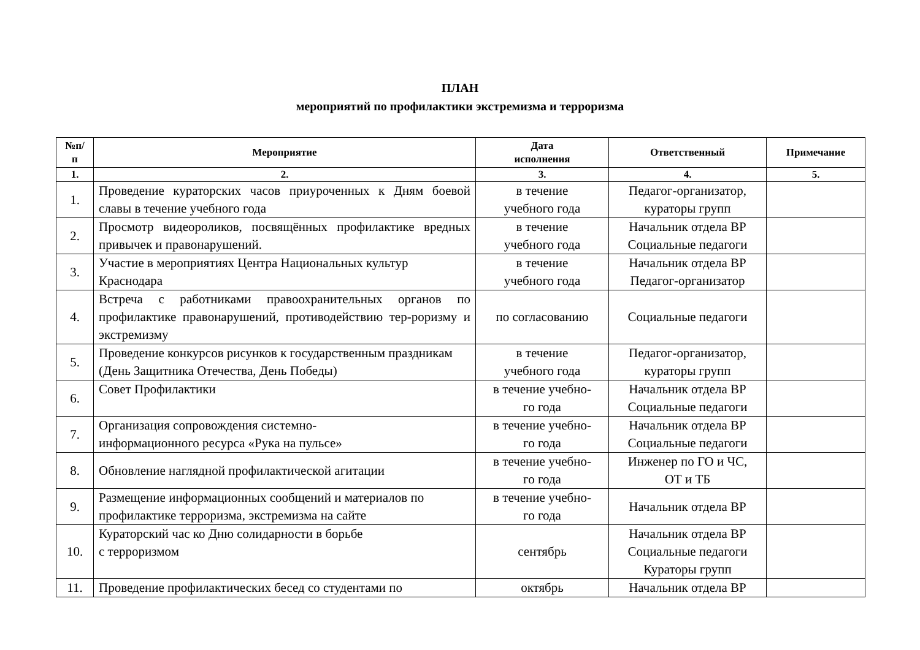ПЛАН
мероприятий по профилактики экстремизма и терроризма
| №п/ п | Мероприятие | Дата исполнения | Ответственный | Примечание |
| --- | --- | --- | --- | --- |
| 1. | 2. | 3. | 4. | 5. |
| 1. | Проведение кураторских часов приуроченных к Дням боевой славы в течение учебного года | в течение учебного года | Педагог-организатор, кураторы групп | |
| 2. | Просмотр видеороликов, посвящённых профилактике вредных привычек и правонарушений. | в течение учебного года | Начальник отдела ВР Социальные педагоги | |
| 3. | Участие в мероприятиях Центра Национальных культур Краснодара | в течение учебного года | Начальник отдела ВР Педагог-организатор | |
| 4. | Встреча с работниками правоохранительных органов по профилактике правонарушений, противодействию тер-роризму и экстремизму | по согласованию | Социальные педагоги | |
| 5. | Проведение конкурсов рисунков к государственным праздникам (День Защитника Отечества, День Победы) | в течение учебного года | Педагог-организатор, кураторы групп | |
| 6. | Совет Профилактики | в течение учебно- го года | Начальник отдела ВР Социальные педагоги | |
| 7. | Организация сопровождения системно- информационного ресурса «Рука на пульсе» | в течение учебно- го года | Начальник отдела ВР Социальные педагоги | |
| 8. | Обновление наглядной профилактической агитации | в течение учебно- го года | Инженер по ГО и ЧС, ОТ и ТБ | |
| 9. | Размещение информационных сообщений и материалов по профилактике терроризма, экстремизма на сайте | в течение учебно- го года | Начальник отдела ВР | |
| 10. | Кураторский час ко Дню солидарности в борьбе с терроризмом | сентябрь | Начальник отдела ВР Социальные педагоги Кураторы групп | |
| 11. | Проведение профилактических бесед со студентами по | октябрь | Начальник отдела ВР | |